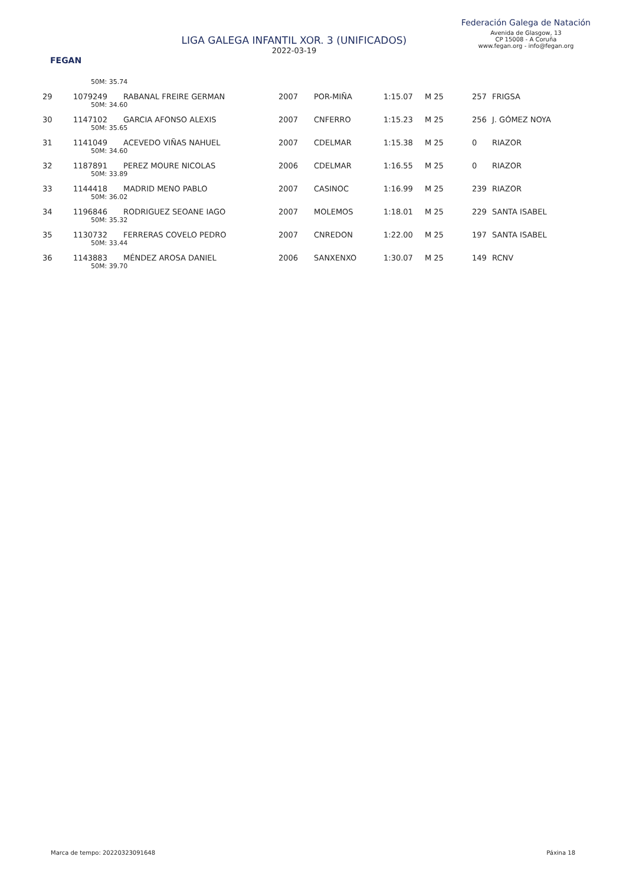FEGAN
LIGA GALEGA INFANTIL XOR. 3 (UNIFICADOS)
2022-03-19
Federación Galega de Natación
Avenida de Glasgow, 13
CP 15008 - A Coruña
www.fegan.org - info@fegan.org
| | 50M: 35.74 | | | | | | | |
| 29 | 1079249 | RABANAL FREIRE GERMAN | 2007 | POR-MIÑA | 1:15.07 | M 25 | 257 | FRIGSA |
| | 50M: 34.60 | | | | | | | |
| 30 | 1147102 | GARCIA AFONSO ALEXIS | 2007 | CNFERRO | 1:15.23 | M 25 | 256 | J. GÓMEZ NOYA |
| | 50M: 35.65 | | | | | | | |
| 31 | 1141049 | ACEVEDO VIÑAS NAHUEL | 2007 | CDELMAR | 1:15.38 | M 25 | 0 | RIAZOR |
| | 50M: 34.60 | | | | | | | |
| 32 | 1187891 | PEREZ MOURE NICOLAS | 2006 | CDELMAR | 1:16.55 | M 25 | 0 | RIAZOR |
| | 50M: 33.89 | | | | | | | |
| 33 | 1144418 | MADRID MENO PABLO | 2007 | CASINOC | 1:16.99 | M 25 | 239 | RIAZOR |
| | 50M: 36.02 | | | | | | | |
| 34 | 1196846 | RODRIGUEZ SEOANE IAGO | 2007 | MOLEMOS | 1:18.01 | M 25 | 229 | SANTA ISABEL |
| | 50M: 35.32 | | | | | | | |
| 35 | 1130732 | FERRERAS COVELO PEDRO | 2007 | CNREDON | 1:22.00 | M 25 | 197 | SANTA ISABEL |
| | 50M: 33.44 | | | | | | | |
| 36 | 1143883 | MÉNDEZ AROSA DANIEL | 2006 | SANXENXO | 1:30.07 | M 25 | 149 | RCNV |
| | 50M: 39.70 | | | | | | | |
Marca de tempo: 20220323091648 Páxina 18